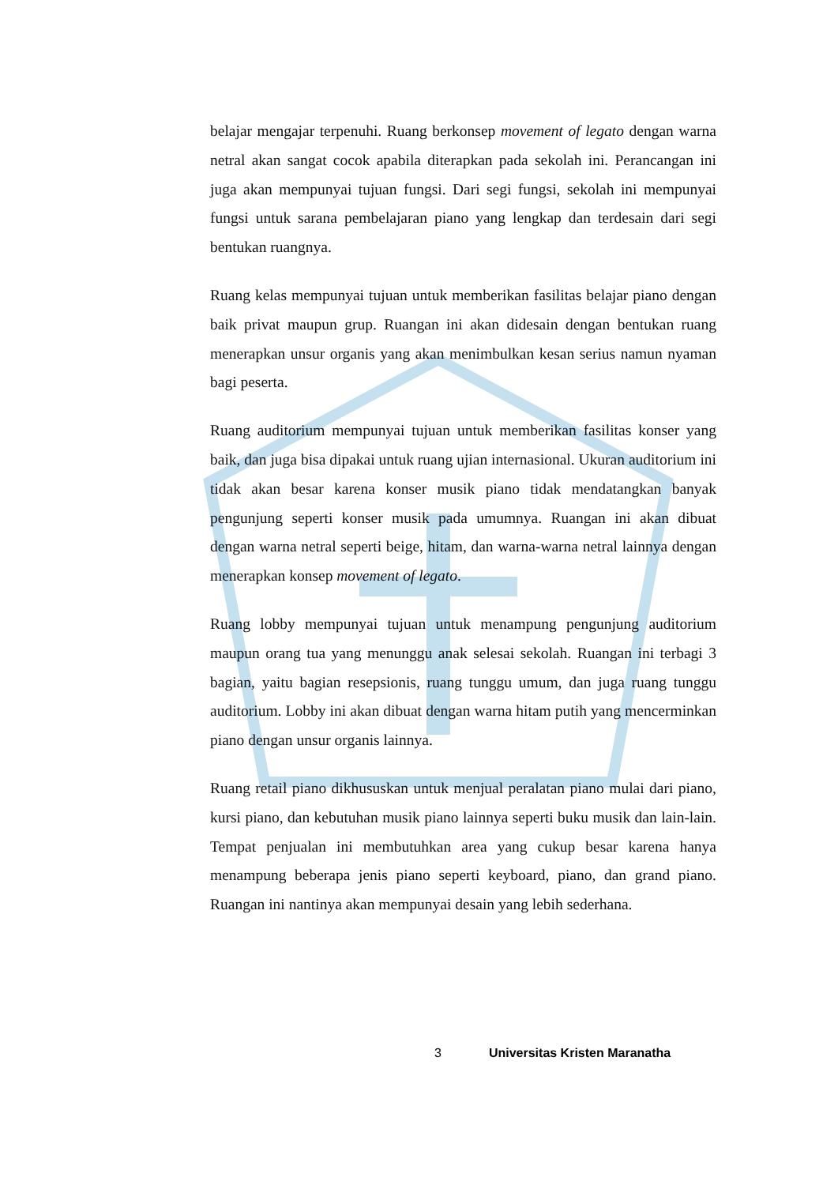belajar mengajar terpenuhi. Ruang berkonsep movement of legato dengan warna netral akan sangat cocok apabila diterapkan pada sekolah ini. Perancangan ini juga akan mempunyai tujuan fungsi. Dari segi fungsi, sekolah ini mempunyai fungsi untuk sarana pembelajaran piano yang lengkap dan terdesain dari segi bentukan ruangnya.
Ruang kelas mempunyai tujuan untuk memberikan fasilitas belajar piano dengan baik privat maupun grup. Ruangan ini akan didesain dengan bentukan ruang menerapkan unsur organis yang akan menimbulkan kesan serius namun nyaman bagi peserta.
Ruang auditorium mempunyai tujuan untuk memberikan fasilitas konser yang baik, dan juga bisa dipakai untuk ruang ujian internasional. Ukuran auditorium ini tidak akan besar karena konser musik piano tidak mendatangkan banyak pengunjung seperti konser musik pada umumnya. Ruangan ini akan dibuat dengan warna netral seperti beige, hitam, dan warna-warna netral lainnya dengan menerapkan konsep movement of legato.
Ruang lobby mempunyai tujuan untuk menampung pengunjung auditorium maupun orang tua yang menunggu anak selesai sekolah. Ruangan ini terbagi 3 bagian, yaitu bagian resepsionis, ruang tunggu umum, dan juga ruang tunggu auditorium. Lobby ini akan dibuat dengan warna hitam putih yang mencerminkan piano dengan unsur organis lainnya.
Ruang retail piano dikhususkan untuk menjual peralatan piano mulai dari piano, kursi piano, dan kebutuhan musik piano lainnya seperti buku musik dan lain-lain. Tempat penjualan ini membutuhkan area yang cukup besar karena hanya menampung beberapa jenis piano seperti keyboard, piano, dan grand piano. Ruangan ini nantinya akan mempunyai desain yang lebih sederhana.
3 Universitas Kristen Maranatha